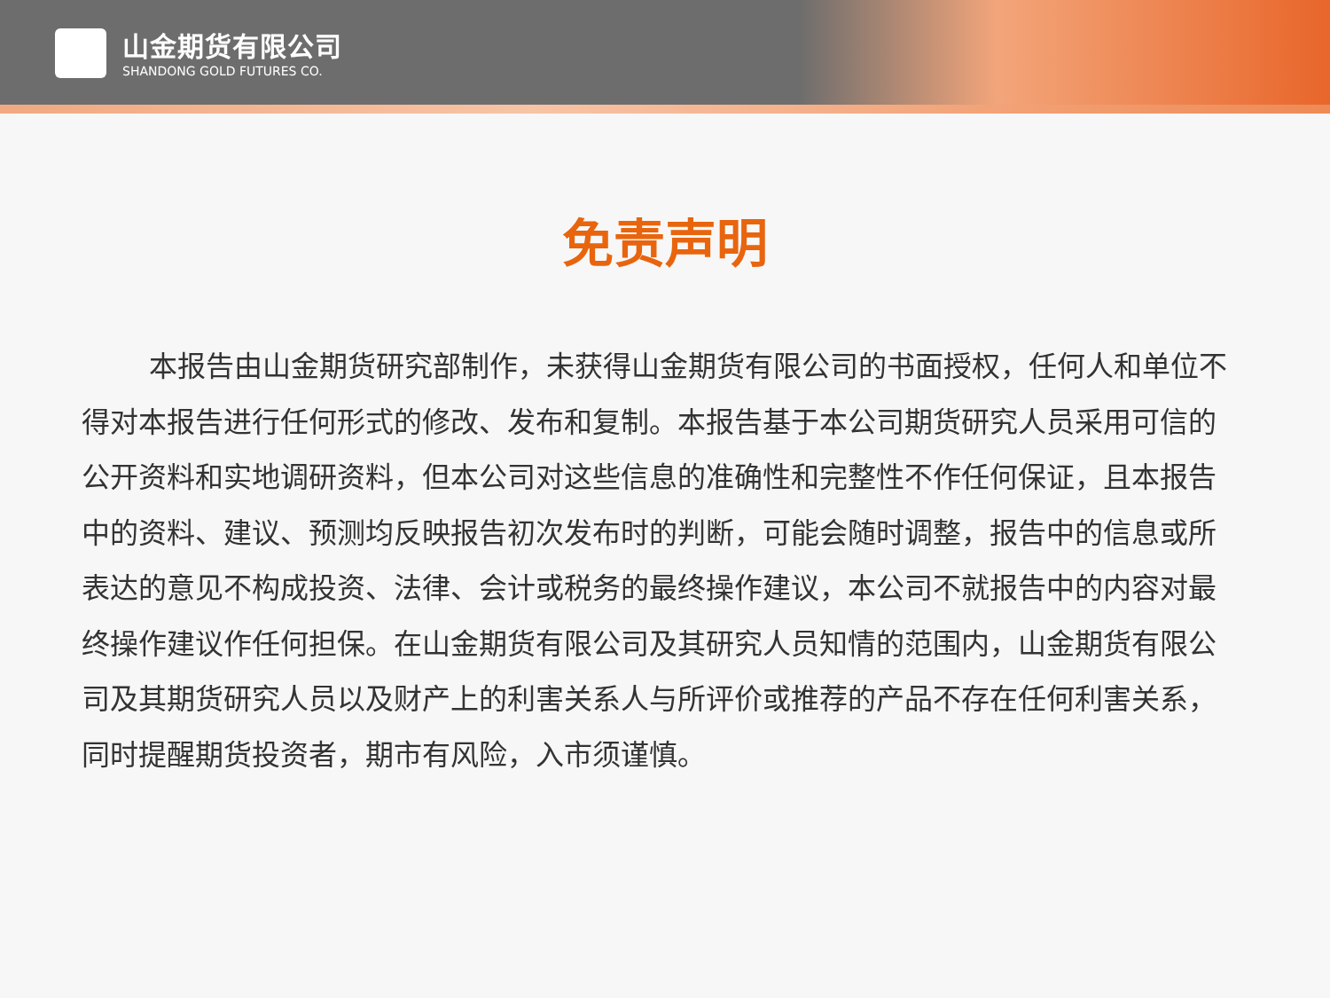山金期货有限公司
SHANDONG GOLD FUTURES CO.
免责声明
本报告由山金期货研究部制作，未获得山金期货有限公司的书面授权，任何人和单位不得对本报告进行任何形式的修改、发布和复制。本报告基于本公司期货研究人员采用可信的公开资料和实地调研资料，但本公司对这些信息的准确性和完整性不作任何保证，且本报告中的资料、建议、预测均反映报告初次发布时的判断，可能会随时调整，报告中的信息或所表达的意见不构成投资、法律、会计或税务的最终操作建议，本公司不就报告中的内容对最终操作建议作任何担保。在山金期货有限公司及其研究人员知情的范围内，山金期货有限公司及其期货研究人员以及财产上的利害关系人与所评价或推荐的产品不存在任何利害关系，同时提醒期货投资者，期市有风险，入市须谨慎。